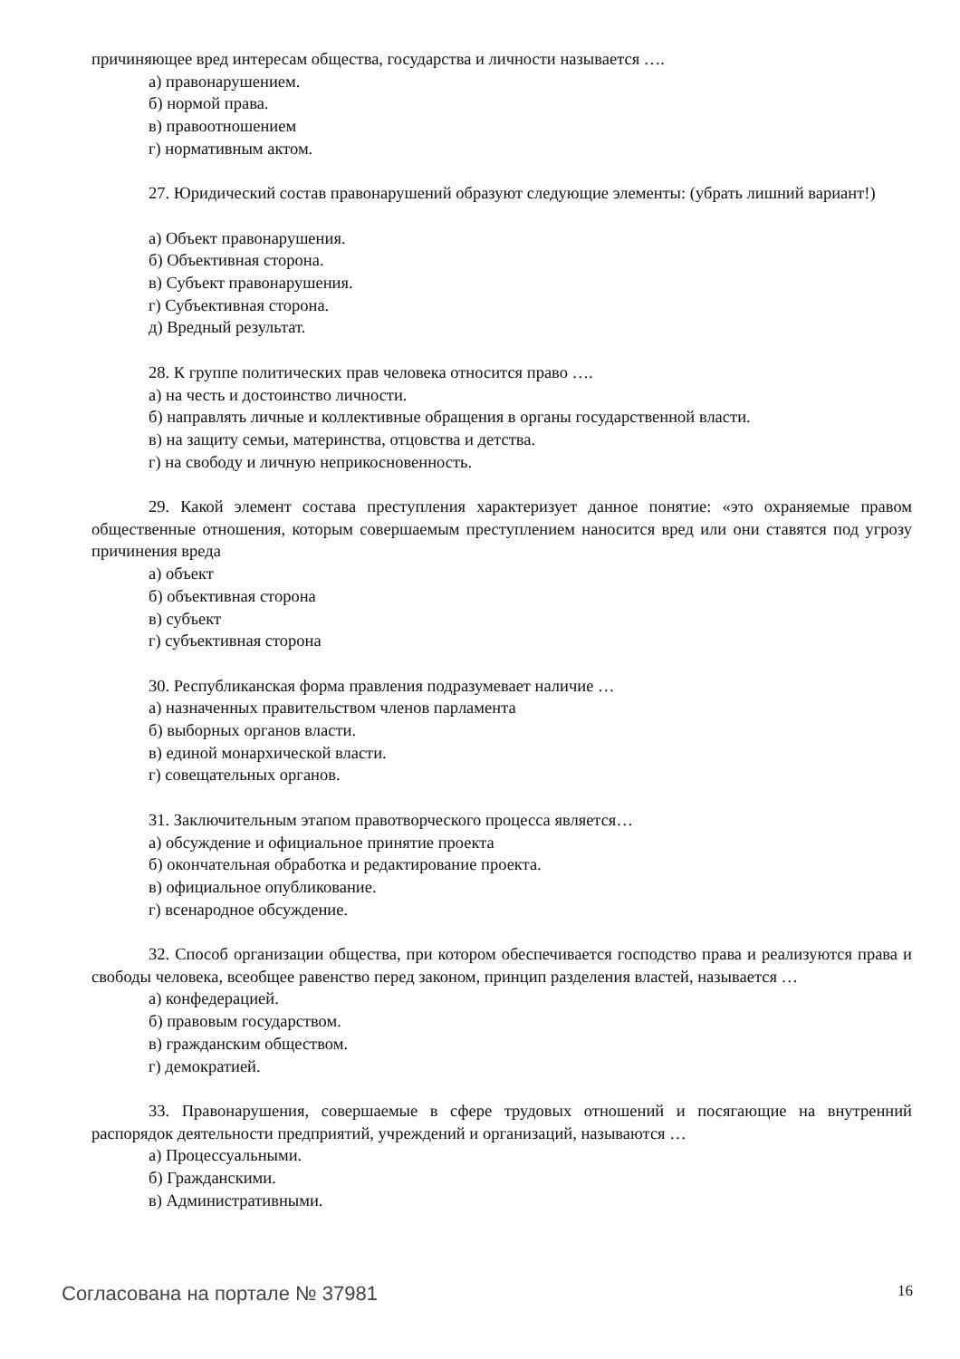причиняющее вред интересам общества, государства и личности называется ….
а) правонарушением.
б) нормой права.
в) правоотношением
г) нормативным актом.
27. Юридический состав правонарушений образуют следующие элементы: (убрать лишний вариант!)
а) Объект правонарушения.
б) Объективная сторона.
в) Субъект правонарушения.
г) Субъективная сторона.
д) Вредный результат.
28. К группе политических прав человека относится право ….
а) на честь и достоинство личности.
б) направлять личные и коллективные обращения в органы государственной власти.
в) на защиту семьи, материнства, отцовства и детства.
г) на свободу и личную неприкосновенность.
29. Какой элемент состава преступления характеризует данное понятие: «это охраняемые правом общественные отношения, которым совершаемым преступлением наносится вред или они ставятся под угрозу причинения вреда
а) объект
б) объективная сторона
в) субъект
г) субъективная сторона
30. Республиканская форма правления подразумевает наличие …
а) назначенных правительством членов парламента
б) выборных органов власти.
в) единой монархической власти.
г) совещательных органов.
31. Заключительным этапом правотворческого процесса является…
а) обсуждение и официальное принятие проекта
б) окончательная обработка и редактирование проекта.
в) официальное опубликование.
г) всенародное обсуждение.
32. Способ организации общества, при котором обеспечивается господство права и реализуются права и свободы человека, всеобщее равенство перед законом, принцип разделения властей, называется …
а) конфедерацией.
б) правовым государством.
в) гражданским обществом.
г) демократией.
33. Правонарушения, совершаемые в сфере трудовых отношений и посягающие на внутренний распорядок деятельности предприятий, учреждений и организаций, называются …
а) Процессуальными.
б) Гражданскими.
в) Административными.
Согласована на портале № 37981 16